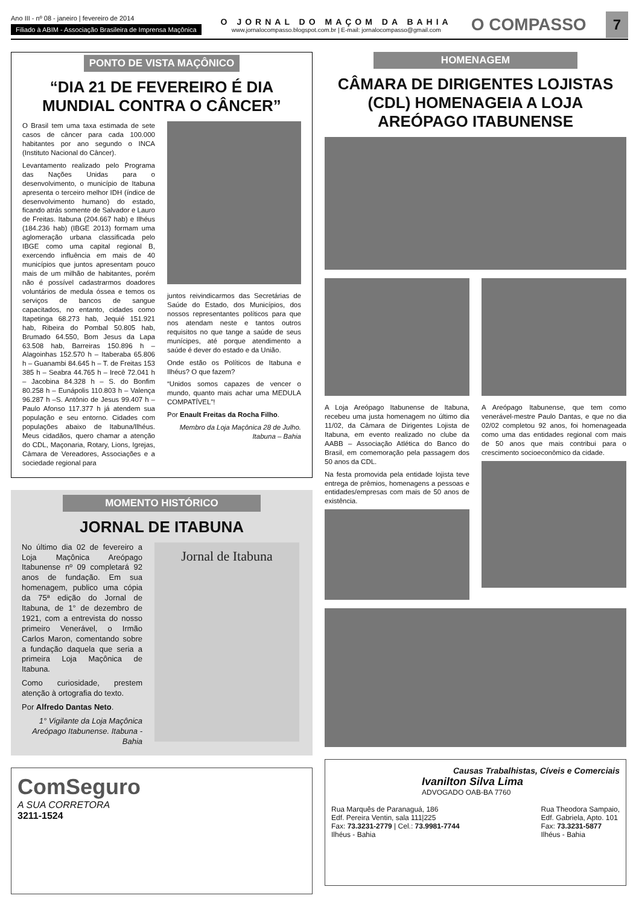Ano III - nº 08 - janeiro | fevereiro de 2014
Filiado à ABIM - Associação Brasileira de Imprensa Maçônica
O JORNAL DO MAÇOM DA BAHIA
www.jornalocompasso.blogspot.com.br | E-mail: jornalocompasso@gmail.com
O COMPASSO
7
PONTO DE VISTA MAÇÔNICO
“DIA 21 DE FEVEREIRO É DIA MUNDIAL CONTRA O CÂNCER”
O Brasil tem uma taxa estimada de sete casos de câncer para cada 100.000 habitantes por ano segundo o INCA (Instituto Nacional do Câncer).
Levantamento realizado pelo Programa das Nações Unidas para o desenvolvimento, o município de Itabuna apresenta o terceiro melhor IDH (índice de desenvolvimento humano) do estado, ficando atrás somente de Salvador e Lauro de Freitas. Itabuna (204.667 hab) e Ilhéus (184.236 hab) (IBGE 2013) formam uma aglomeração urbana classificada pelo IBGE como uma capital regional B, exercendo influência em mais de 40 municípios que juntos apresentam pouco mais de um milhão de habitantes, porém não é possível cadastrarmos doadores voluntários de medula óssea e temos os serviços de bancos de sangue capacitados, no entanto, cidades como Itapetinga 68.273 hab, Jequié 151.921 hab, Ribeira do Pombal 50.805 hab, Brumado 64.550, Bom Jesus da Lapa 63.508 hab, Barreiras 150.896 h – Alagoinhas 152.570 h – Itaberaba 65.806 h – Guanambi 84.645 h – T. de Freitas 153 385 h – Seabra 44.765 h – Irecê 72.041 h – Jacobina 84.328 h – S. do Bonfim 80.258 h – Eunápolis 110.803 h – Valença 96.287 h –S. Antônio de Jesus 99.407 h – Paulo Afonso 117.377 h já atendem sua população e seu entorno. Cidades com populações abaixo de Itabuna/Ilhéus. Meus cidadãos, quero chamar a atenção do CDL, Maçonaria, Rotary, Lions, Igrejas, Câmara de Vereadores, Associações e a sociedade regional para
juntos reivindicarmos das Secretárias de Saúde do Estado, dos Municípios, dos nossos representantes políticos para que nos atendam neste e tantos outros requisitos no que tange a saúde de seus munícipes, até porque atendimento a saúde é dever do estado e da União.
Onde estão os Políticos de Itabuna e Ilhéus? O que fazem?
“Unidos somos capazes de vencer o mundo, quanto mais achar uma MEDULA COMPATÍVEL”!
Por Enault Freitas da Rocha Filho.
Membro da Loja Maçônica 28 de Julho. Itabuna – Bahia
MOMENTO HISTÓRICO
JORNAL DE ITABUNA
No último dia 02 de fevereiro a Loja Maçônica Areópago Itabunense nº 09 completará 92 anos de fundação. Em sua homenagem, publico uma cópia da 75ª edição do Jornal de Itabuna, de 1° de dezembro de 1921, com a entrevista do nosso primeiro Venerável, o Irmão Carlos Maron, comentando sobre a fundação daquela que seria a primeira Loja Maçônica de Itabuna.
Como curiosidade, prestem atenção à ortografia do texto.
Por Alfredo Dantas Neto.
1° Vigilante da Loja Maçônica Areópago Itabunense. Itabuna - Bahia
Jornal de Itabuna
ComSeguro
A SUA CORRETORA
3211-1524
HOMENAGEM
CÂMARA DE DIRIGENTES LOJISTAS (CDL) HOMENAGEIA A LOJA AREÓPAGO ITABUNENSE
A Loja Areópago Itabunense de Itabuna, recebeu uma justa homenagem no último dia 11/02, da Câmara de Dirigentes Lojista de Itabuna, em evento realizado no clube da AABB – Associação Atlética do Banco do Brasil, em comemoração pela passagem dos 50 anos da CDL.
Na festa promovida pela entidade lojista teve entrega de prêmios, homenagens a pessoas e entidades/empresas com mais de 50 anos de existência.
A Areópago Itabunense, que tem como venerável-mestre Paulo Dantas, e que no dia 02/02 completou 92 anos, foi homenageada como uma das entidades regional com mais de 50 anos que mais contribui para o crescimento socioeconômico da cidade.
Causas Trabalhistas, Cíveis e Comerciais
Ivanilton Silva Lima
ADVOGADO OAB-BA 7760
Rua Marquês de Paranaguá, 186
Edf. Pereira Ventin, sala 111|225
Fax: 73.3231-2779 | Cel.: 73.9981-7744
Ilhéus - Bahia
Rua Theodora Sampaio,
Edf. Gabriela, Apto. 101
Fax: 73.3231-5877
Ilhéus - Bahia